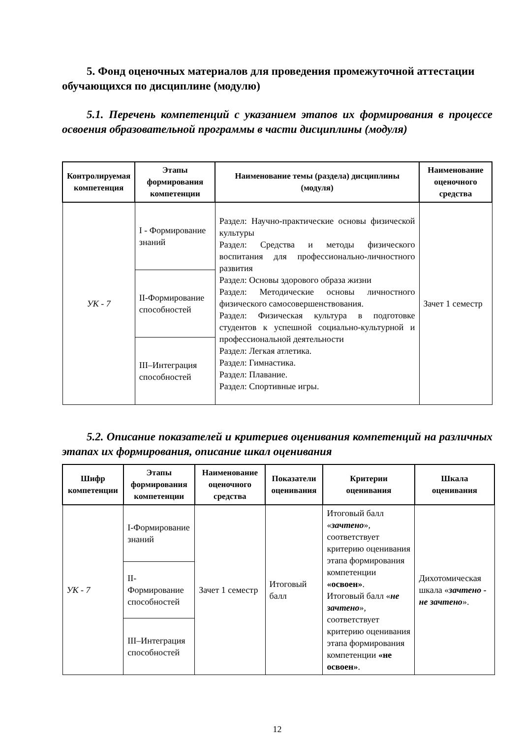5. Фонд оценочных материалов для проведения промежуточной аттестации обучающихся по дисциплине (модулю)
5.1. Перечень компетенций с указанием этапов их формирования в процессе освоения образовательной программы в части дисциплины (модуля)
| Контролируемая компетенция | Этапы формирования компетенции | Наименование темы (раздела) дисциплины (модуля) | Наименование оценочного средства |
| --- | --- | --- | --- |
| УК - 7 | I - Формирование знаний | Раздел: Научно-практические основы физической культуры Раздел: Средства и методы физического воспитания для профессионально-личностного развития Раздел: Основы здорового образа жизни Раздел: Методические основы личностного физического самосовершенствования. Раздел: Физическая культура в подготовке студентов к успешной социально-культурной и профессиональной деятельности Раздел: Легкая атлетика. Раздел: Гимнастика. Раздел: Плавание. Раздел: Спортивные игры. | Зачет 1 семестр |
| | II-Формирование способностей | | |
| | III–Интеграция способностей | | |
5.2. Описание показателей и критериев оценивания компетенций на различных этапах их формирования, описание шкал оценивания
| Шифр компетенции | Этапы формирования компетенции | Наименование оценочного средства | Показатели оценивания | Критерии оценивания | Шкала оценивания |
| --- | --- | --- | --- | --- | --- |
| УК - 7 | I-Формирование знаний | Зачет 1 семестр | Итоговый балл | Итоговый балл « зачтено », соответствует критерию оценивания этапа формирования компетенции «освоен» . Итоговый балл « не зачтено », соответствует критерию оценивания этапа формирования компетенции «не освоен» . | Дихотомическая шкала « зачтено - не зачтено ». |
| | II-Формирование способностей | | | | |
| | III–Интеграция способностей | | | | |
12